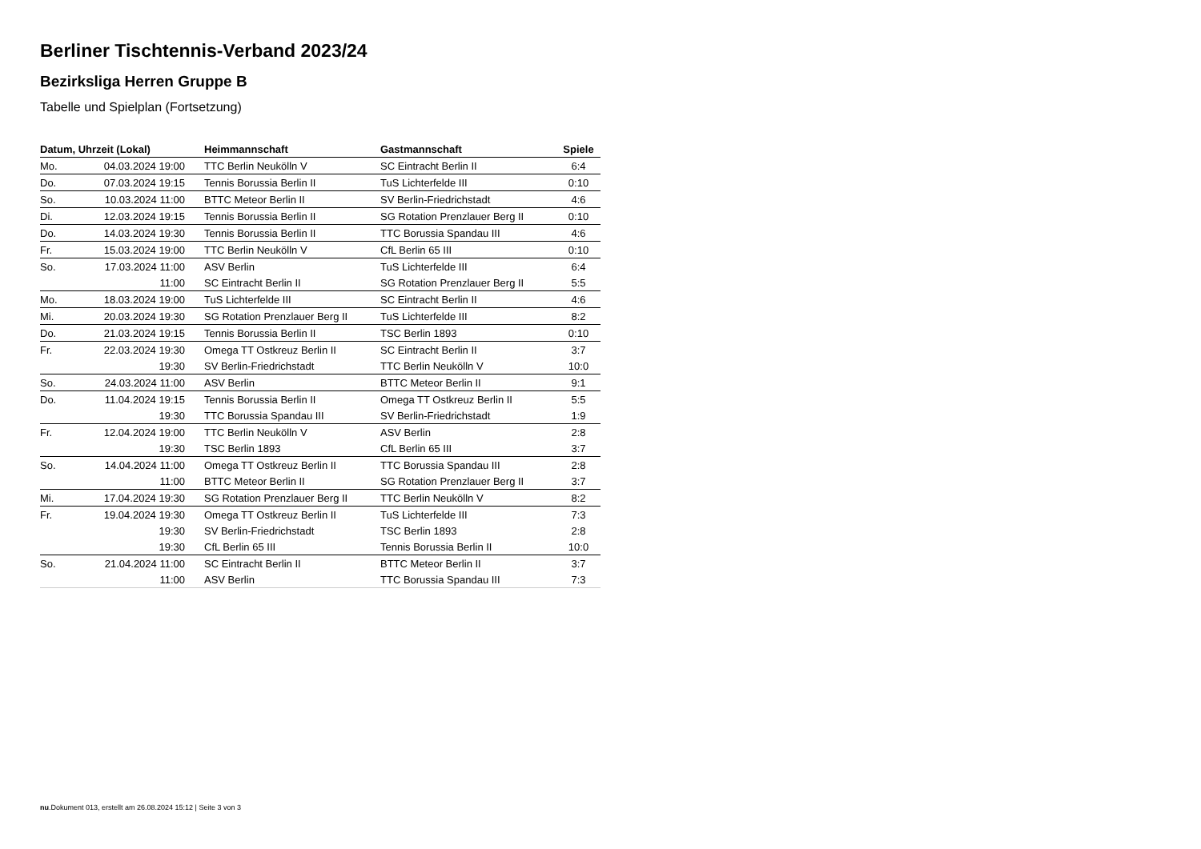Berliner Tischtennis-Verband 2023/24
Bezirksliga Herren Gruppe B
Tabelle und Spielplan (Fortsetzung)
| Datum, Uhrzeit (Lokal) | | Heimmannschaft | Gastmannschaft | Spiele |
| --- | --- | --- | --- | --- |
| Mo. | 04.03.2024 19:00 | TTC Berlin Neukölln V | SC Eintracht Berlin II | 6:4 |
| Do. | 07.03.2024 19:15 | Tennis Borussia Berlin II | TuS Lichterfelde III | 0:10 |
| So. | 10.03.2024 11:00 | BTTC Meteor Berlin II | SV Berlin-Friedrichstadt | 4:6 |
| Di. | 12.03.2024 19:15 | Tennis Borussia Berlin II | SG Rotation Prenzlauer Berg II | 0:10 |
| Do. | 14.03.2024 19:30 | Tennis Borussia Berlin II | TTC Borussia Spandau III | 4:6 |
| Fr. | 15.03.2024 19:00 | TTC Berlin Neukölln V | CfL Berlin 65 III | 0:10 |
| So. | 17.03.2024 11:00 | ASV Berlin | TuS Lichterfelde III | 6:4 |
| | 11:00 | SC Eintracht Berlin II | SG Rotation Prenzlauer Berg II | 5:5 |
| Mo. | 18.03.2024 19:00 | TuS Lichterfelde III | SC Eintracht Berlin II | 4:6 |
| Mi. | 20.03.2024 19:30 | SG Rotation Prenzlauer Berg II | TuS Lichterfelde III | 8:2 |
| Do. | 21.03.2024 19:15 | Tennis Borussia Berlin II | TSC Berlin 1893 | 0:10 |
| Fr. | 22.03.2024 19:30 | Omega TT Ostkreuz Berlin II | SC Eintracht Berlin II | 3:7 |
| | 19:30 | SV Berlin-Friedrichstadt | TTC Berlin Neukölln V | 10:0 |
| So. | 24.03.2024 11:00 | ASV Berlin | BTTC Meteor Berlin II | 9:1 |
| Do. | 11.04.2024 19:15 | Tennis Borussia Berlin II | Omega TT Ostkreuz Berlin II | 5:5 |
| | 19:30 | TTC Borussia Spandau III | SV Berlin-Friedrichstadt | 1:9 |
| Fr. | 12.04.2024 19:00 | TTC Berlin Neukölln V | ASV Berlin | 2:8 |
| | 19:30 | TSC Berlin 1893 | CfL Berlin 65 III | 3:7 |
| So. | 14.04.2024 11:00 | Omega TT Ostkreuz Berlin II | TTC Borussia Spandau III | 2:8 |
| | 11:00 | BTTC Meteor Berlin II | SG Rotation Prenzlauer Berg II | 3:7 |
| Mi. | 17.04.2024 19:30 | SG Rotation Prenzlauer Berg II | TTC Berlin Neukölln V | 8:2 |
| Fr. | 19.04.2024 19:30 | Omega TT Ostkreuz Berlin II | TuS Lichterfelde III | 7:3 |
| | 19:30 | SV Berlin-Friedrichstadt | TSC Berlin 1893 | 2:8 |
| | 19:30 | CfL Berlin 65 III | Tennis Borussia Berlin II | 10:0 |
| So. | 21.04.2024 11:00 | SC Eintracht Berlin II | BTTC Meteor Berlin II | 3:7 |
| | 11:00 | ASV Berlin | TTC Borussia Spandau III | 7:3 |
nu.Dokument 013, erstellt am 26.08.2024 15:12 | Seite 3 von 3